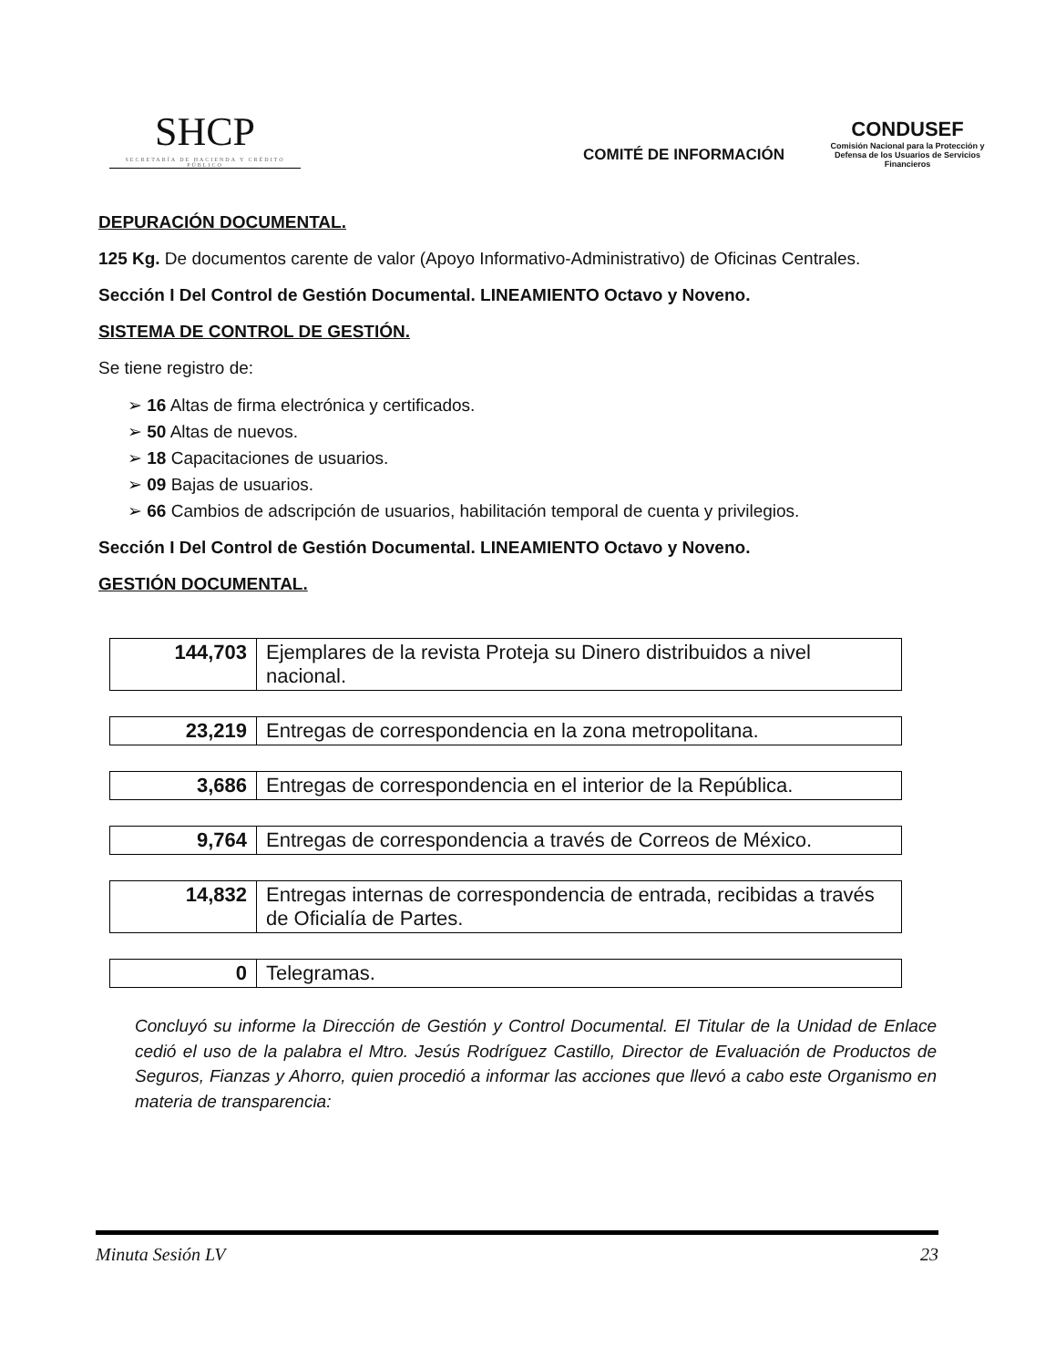SHCP
SECRETARÍA DE HACIENDA Y CRÉDITO PÚBLICO
COMITÉ DE INFORMACIÓN
CONDUSEF
Comisión Nacional para la Protección y Defensa de los Usuarios de Servicios Financieros
DEPURACIÓN DOCUMENTAL.
125 Kg. De documentos carente de valor (Apoyo Informativo-Administrativo) de Oficinas Centrales.
Sección I Del Control de Gestión Documental. LINEAMIENTO Octavo y Noveno.
SISTEMA DE CONTROL DE GESTIÓN.
Se tiene registro de:
➢ 16 Altas de firma electrónica y certificados.
➢ 50 Altas de nuevos.
➢ 18 Capacitaciones de usuarios.
➢ 09 Bajas de usuarios.
➢ 66 Cambios de adscripción de usuarios, habilitación temporal de cuenta y privilegios.
Sección I Del Control de Gestión Documental. LINEAMIENTO Octavo y Noveno.
GESTIÓN DOCUMENTAL.
| 144,703 | Ejemplares de la revista Proteja su Dinero distribuidos a nivel nacional. |
| 23,219 | Entregas de correspondencia en la zona metropolitana. |
| 3,686 | Entregas de correspondencia en el interior de la República. |
| 9,764 | Entregas de correspondencia a través de Correos de México. |
| 14,832 | Entregas internas de correspondencia de entrada, recibidas a través de Oficialía de Partes. |
| 0 | Telegramas. |
Concluyó su informe la Dirección de Gestión y Control Documental. El Titular de la Unidad de Enlace cedió el uso de la palabra el Mtro. Jesús Rodríguez Castillo, Director de Evaluación de Productos de Seguros, Fianzas y Ahorro, quien procedió a informar las acciones que llevó a cabo este Organismo en materia de transparencia:
Minuta Sesión LV 23